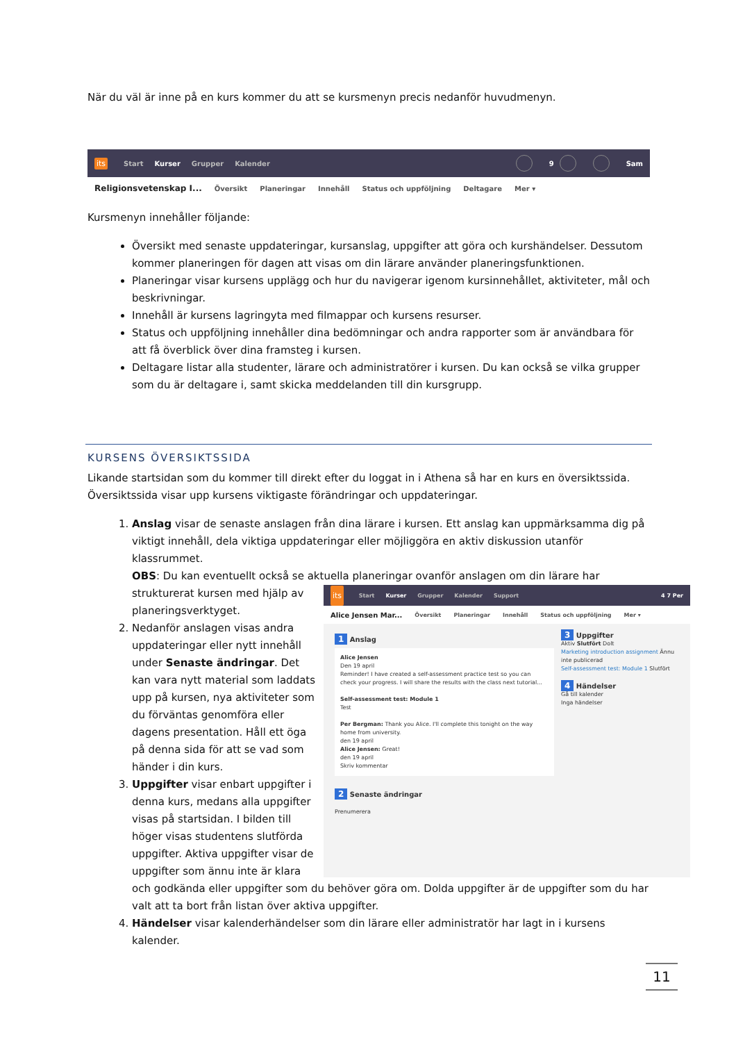När du väl är inne på en kurs kommer du att se kursmenyn precis nedanför huvudmenyn.
its Start Kurser Grupper Kalender 9 Sam
Religionsvetenskap I... Översikt Planeringar Innehåll Status och uppföljning Deltagare Mer ▾
Kursmenyn innehåller följande:
Översikt med senaste uppdateringar, kursanslag, uppgifter att göra och kurshändelser. Dessutom kommer planeringen för dagen att visas om din lärare använder planeringsfunktionen.
Planeringar visar kursens upplägg och hur du navigerar igenom kursinnehållet, aktiviteter, mål och beskrivningar.
Innehåll är kursens lagringyta med filmappar och kursens resurser.
Status och uppföljning innehåller dina bedömningar och andra rapporter som är användbara för att få överblick över dina framsteg i kursen.
Deltagare listar alla studenter, lärare och administratörer i kursen. Du kan också se vilka grupper som du är deltagare i, samt skicka meddelanden till din kursgrupp.
KURSENS ÖVERSIKTSSIDA
Likande startsidan som du kommer till direkt efter du loggat in i Athena så har en kurs en översiktssida. Översiktssida visar upp kursens viktigaste förändringar och uppdateringar.
1. Anslag visar de senaste anslagen från dina lärare i kursen. Ett anslag kan uppmärksamma dig på viktigt innehåll, dela viktiga uppdateringar eller möjliggöra en aktiv diskussion utanför klassrummet.
OBS: Du kan eventuellt också se aktuella planeringar ovanför anslagen om din lärare har strukturerat
its Start Kurser Grupper Kalender Support 4 7 Per
Alice Jensen Mar... Översikt Planeringar Innehåll Status och uppföljning Mer ▾
1 Anslag
Alice Jensen
Den 19 april
Reminder! I have created a self-assessment practice test so you can check your progress. I will share the results with the class next tutorial...
Self-assessment test: Module 1
Test
Per Bergman: Thank you Alice. I'll complete this tonight on the way home from university.
den 19 april
Alice Jensen: Great!
den 19 april
Skriv kommentar
2 Senaste ändringar
Prenumerera
3 Uppgifter
Aktiv Slutfört Dolt
Marketing introduction assignment Ännu inte publicerad
Self-assessment test: Module 1 Slutfört
4 Händelser
Gå till kalender
Inga händelser
kursen med hjälp av planeringsverktyget.
2. Nedanför anslagen visas andra uppdateringar eller nytt innehåll under Senaste ändringar. Det kan vara nytt material som laddats upp på kursen, nya aktiviteter som du förväntas genomföra eller dagens presentation. Håll ett öga på denna sida för att se vad som händer i din kurs.
3. Uppgifter visar enbart uppgifter i denna kurs, medans alla uppgifter visas på startsidan. I bilden till höger visas studentens slutförda uppgifter. Aktiva uppgifter visar de uppgifter som ännu inte är klara och godkända eller uppgifter som du behöver göra om. Dolda uppgifter är de uppgifter som du har valt att ta bort från listan över aktiva uppgifter.
4. Händelser visar kalenderhändelser som din lärare eller administratör har lagt in i kursens kalender.
11